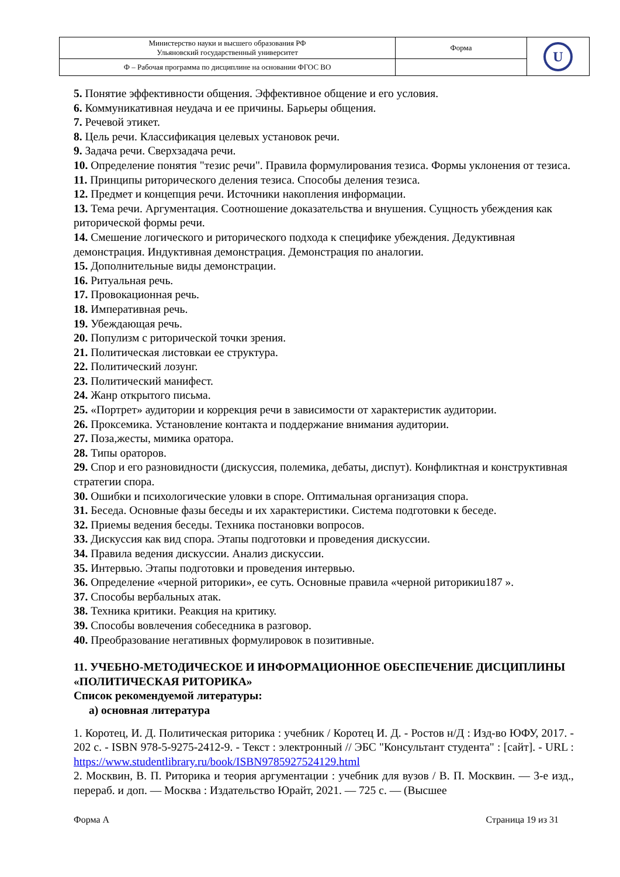| Министерство науки и высшего образования РФ Ульяновский государственный университет | Форма | U |
| Ф – Рабочая программа по дисциплине на основании ФГОС ВО | | |
5. Понятие эффективности общения. Эффективное общение и его условия.
6. Коммуникативная неудача и ее причины. Барьеры общения.
7. Речевой этикет.
8. Цель речи. Классификация целевых установок речи.
9. Задача речи. Сверхзадача речи.
10. Определение понятия "тезис речи". Правила формулирования тезиса. Формы уклонения от тезиса.
11. Принципы риторического деления тезиса. Способы деления тезиса.
12. Предмет и концепция речи. Источники накопления информации.
13. Тема речи. Аргументация. Соотношение доказательства и внушения. Сущность убеждения как риторической формы речи.
14. Смешение логического и риторического подхода к специфике убеждения. Дедуктивная демонстрация. Индуктивная демонстрация. Демонстрация по аналогии.
15. Дополнительные виды демонстрации.
16. Ритуальная речь.
17. Провокационная речь.
18. Императивная речь.
19. Убеждающая речь.
20. Популизм с риторической точки зрения.
21. Политическая листовкаи ее структура.
22. Политический лозунг.
23. Политический манифест.
24. Жанр открытого письма.
25. «Портрет» аудитории и коррекция речи в зависимости от характеристик аудитории.
26. Проксемика. Установление контакта и поддержание внимания аудитории.
27. Поза,жесты, мимика оратора.
28. Типы ораторов.
29. Спор и его разновидности (дискуссия, полемика, дебаты, диспут). Конфликтная и конструктивная стратегии спора.
30. Ошибки и психологические уловки в споре. Оптимальная организация спора.
31. Беседа. Основные фазы беседы и их характеристики. Система подготовки к беседе.
32. Приемы ведения беседы. Техника постановки вопросов.
33. Дискуссия как вид спора. Этапы подготовки и проведения дискуссии.
34. Правила ведения дискуссии. Анализ дискуссии.
35. Интервью. Этапы подготовки и проведения интервью.
36. Определение «черной риторики», ее суть. Основные правила «черной риторикиu187 ».
37. Способы вербальных атак.
38. Техника критики. Реакция на критику.
39. Способы вовлечения собеседника в разговор.
40. Преобразование негативных формулировок в позитивные.
11. УЧЕБНО-МЕТОДИЧЕСКОЕ И ИНФОРМАЦИОННОЕ ОБЕСПЕЧЕНИЕ ДИСЦИПЛИНЫ «ПОЛИТИЧЕСКАЯ РИТОРИКА»
Список рекомендуемой литературы:
а) основная литература
1. Коротец, И. Д. Политическая риторика : учебник / Коротец И. Д. - Ростов н/Д : Изд-во ЮФУ, 2017. - 202 с. - ISBN 978-5-9275-2412-9. - Текст : электронный // ЭБС "Консультант студента" : [сайт]. - URL : https://www.studentlibrary.ru/book/ISBN9785927524129.html
2. Москвин, В. П. Риторика и теория аргументации : учебник для вузов / В. П. Москвин. — 3-е изд., перераб. и доп. — Москва : Издательство Юрайт, 2021. — 725 с. — (Высшее
Форма А Страница 19 из 31